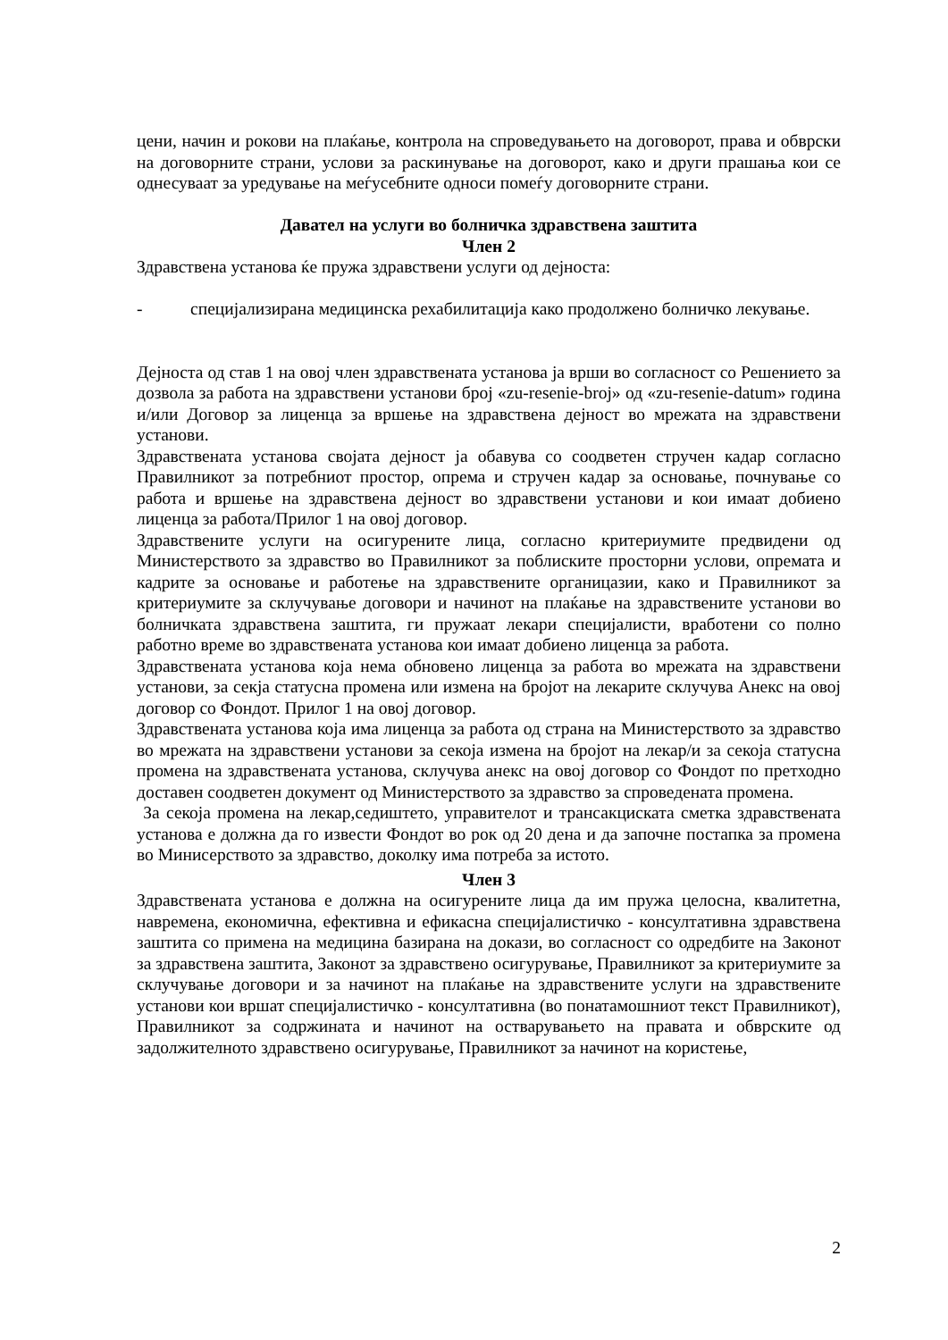цени, начин и рокови на плаќање, контрола на спроведувањето на договорот, права и обврски на договорните страни, услови за раскинување на договорот, како и други прашања кои се однесуваат за уредување на меѓусебните односи помеѓу договорните страни.
Давател на услуги во болничка здравствена заштита
Член 2
Здравствена установа ќе пружа здравствени услуги од дејноста:
- специјализирана медицинска рехабилитација како продолжено болничко лекување.
Дејноста од став 1 на овој член здравствената установа ја врши во согласност со Решението за дозвола за работа на здравствени установи број «zu-resenie-broj» од «zu-resenie-datum» година и/или Договор за лиценца за вршење на здравствена дејност во мрежата на здравствени установи.
Здравствената установа својата дејност ја обавува со соодветен стручен кадар согласно Правилникот за потребниот простор, опрема и стручен кадар за основање, почнување со работа и вршење на здравствена дејност во здравствени установи и кои имаат добиено лиценца за работа/Прилог 1 на овој договор.
Здравствените услуги на осигурените лица, согласно критериумите предвидени од Министерството за здравство во Правилникот за поблиските просторни услови, опремата и кадрите за основање и работење на здравствените органицазии, како и Правилникот за критериумите за склучување договори и начинот на плаќање на здравствените установи во болничката здравствена заштита, ги пружаат лекари специјалисти, вработени со полно работно време во здравствената установа кои имаат добиено лиценца за работа.
Здравствената установа која нема обновено лиценца за работа во мрежата на здравствени установи, за секја статусна промена или измена на бројот на лекарите склучува Анекс на овој договор со Фондот. Прилог 1 на овој договор.
Здравствената установа која има лиценца за работа од страна на Министерството за здравство во мрежата на здравствени установи за секоја измена на бројот на лекар/и за секоја статусна промена на здравствената установа, склучува анекс на овој договор со Фондот по претходно доставен соодветен документ од Министерството за здравство за спроведената промена.
За секоја промена на лекар,седиштето, управителот и трансакциската сметка здравствената установа е должна да го извести Фондот во рок од 20 дена и да започне постапка за промена во Минисерството за здравство, доколку има потреба за истото.
Член 3
Здравствената установа е должна на осигурените лица да им пружа целосна, квалитетна, навремена, економична, ефективна и ефикасна специјалистичко - консултативна здравствена заштита со примена на медицина базирана на докази, во согласност со одредбите на Законот за здравствена заштита, Законот за здравствено осигурување, Правилникот за критериумите за склучување договори и за начинот на плаќање на здравствените услуги на здравствените установи кои вршат специјалистичко - консултативна (во понатамошниот текст Правилникот), Правилникот за содржината и начинот на остварувањето на правата и обврските од задолжителното здравствено осигурување, Правилникот за начинот на користење,
2